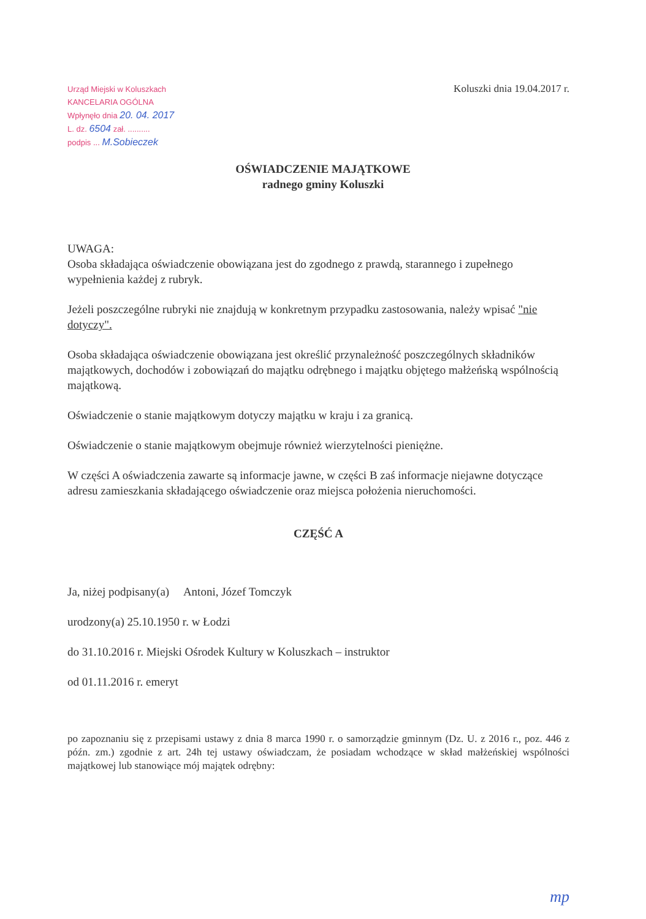Urząd Miejski w Koluszkach
KANCELARIA OGÓLNA
Wpłynęło dnia 20. 04. 2017
L. dz. 6504 zał. ..........
podpis ... M.Sobieczek
Koluszki dnia 19.04.2017 r.
OŚWIADCZENIE MAJĄTKOWE
radnego gminy Koluszki
UWAGA:
Osoba składająca oświadczenie obowiązana jest do zgodnego z prawdą, starannego i zupełnego wypełnienia każdej z rubryk.
Jeżeli poszczególne rubryki nie znajdują w konkretnym przypadku zastosowania, należy wpisać "nie dotyczy".
Osoba składająca oświadczenie obowiązana jest określić przynależność poszczególnych składników majątkowych, dochodów i zobowiązań do majątku odrębnego i majątku objętego małżeńską wspólnością majątkową.
Oświadczenie o stanie majątkowym dotyczy majątku w kraju i za granicą.
Oświadczenie o stanie majątkowym obejmuje również wierzytelności pieniężne.
W części A oświadczenia zawarte są informacje jawne, w części B zaś informacje niejawne dotyczące adresu zamieszkania składającego oświadczenie oraz miejsca położenia nieruchomości.
CZĘŚĆ A
Ja, niżej podpisany(a) Antoni, Józef Tomczyk
urodzony(a) 25.10.1950 r. w Łodzi
do 31.10.2016 r. Miejski Ośrodek Kultury w Koluszkach – instruktor
od 01.11.2016 r. emeryt
po zapoznaniu się z przepisami ustawy z dnia 8 marca 1990 r. o samorządzie gminnym (Dz. U. z 2016 r., poz. 446 z późn. zm.) zgodnie z art. 24h tej ustawy oświadczam, że posiadam wchodzące w skład małżeńskiej wspólności majątkowej lub stanowiące mój majątek odrębny:
mp